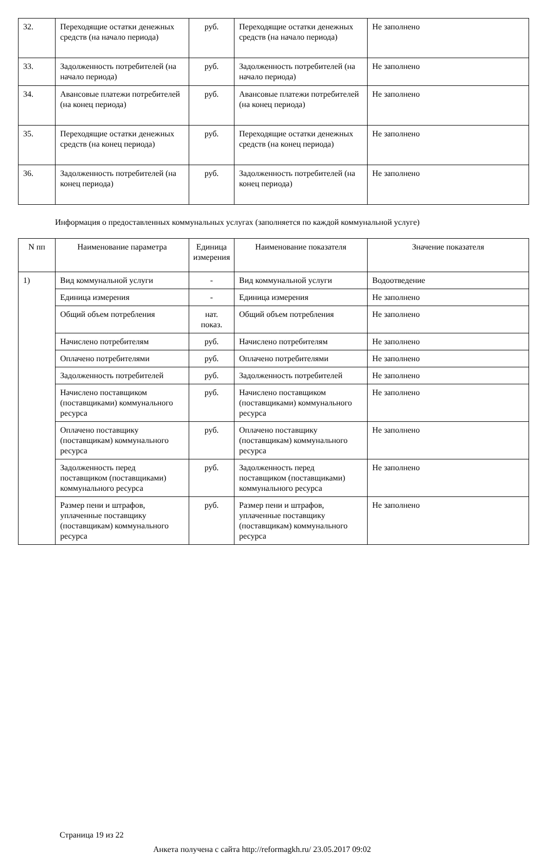| 32. | Переходящие остатки денежных средств (на начало периода) | руб. | Переходящие остатки денежных средств (на начало периода) | Не заполнено |
| 33. | Задолженность потребителей (на начало периода) | руб. | Задолженность потребителей (на начало периода) | Не заполнено |
| 34. | Авансовые платежи потребителей (на конец периода) | руб. | Авансовые платежи потребителей (на конец периода) | Не заполнено |
| 35. | Переходящие остатки денежных средств (на конец периода) | руб. | Переходящие остатки денежных средств (на конец периода) | Не заполнено |
| 36. | Задолженность потребителей (на конец периода) | руб. | Задолженность потребителей (на конец периода) | Не заполнено |
Информация о предоставленных коммунальных услугах (заполняется по каждой коммунальной услуге)
| N пп | Наименование параметра | Единица измерения | Наименование показателя | Значение показателя |
| --- | --- | --- | --- | --- |
| 1) | Вид коммунальной услуги | - | Вид коммунальной услуги | Водоотведение |
| | Единица измерения | - | Единица измерения | Не заполнено |
| | Общий объем потребления | нат. показ. | Общий объем потребления | Не заполнено |
| | Начислено потребителям | руб. | Начислено потребителям | Не заполнено |
| | Оплачено потребителями | руб. | Оплачено потребителями | Не заполнено |
| | Задолженность потребителей | руб. | Задолженность потребителей | Не заполнено |
| | Начислено поставщиком (поставщиками) коммунального ресурса | руб. | Начислено поставщиком (поставщиками) коммунального ресурса | Не заполнено |
| | Оплачено поставщику (поставщикам) коммунального ресурса | руб. | Оплачено поставщику (поставщикам) коммунального ресурса | Не заполнено |
| | Задолженность перед поставщиком (поставщиками) коммунального ресурса | руб. | Задолженность перед поставщиком (поставщиками) коммунального ресурса | Не заполнено |
| | Размер пени и штрафов, уплаченные поставщику (поставщикам) коммунального ресурса | руб. | Размер пени и штрафов, уплаченные поставщику (поставщикам) коммунального ресурса | Не заполнено |
Страница 19 из 22
Анкета получена с сайта http://reformagkh.ru/ 23.05.2017 09:02